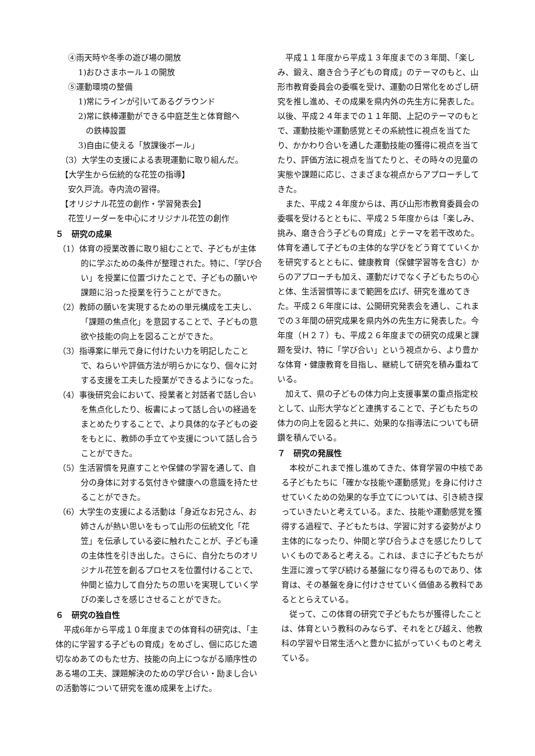④雨天時や冬季の遊び場の開放
1)おひさまホール１の開放
⑤運動環境の整備
1)常にラインが引いてあるグラウンド
2)常に鉄棒運動ができる中庭芝生と体育館へ
の鉄棒設置
3)自由に使える「放課後ボール」
（3）大学生の支援による表現運動に取り組んだ。
【大学生から伝統的な花笠の指導】
安久戸流。寺内流の習得。
【オリジナル花笠の創作・学習発表会】
花笠リーダーを中心にオリジナル花笠の創作
５　研究の成果
（1）体育の授業改善に取り組むことで、子どもが主体的に学ぶための条件が整理された。特に、「学び合い」を授業に位置づけたことで、子どもの願いや課題に沿った授業を行うことができた。
（2）教師の願いを実現するための単元構成を工夫し、「課題の焦点化」を意図することで、子どもの意欲や技能の向上を図ることができた。
（3）指導案に単元で身に付けたい力を明記したことで、ねらいや評価方法が明らかになり、個々に対する支援を工夫した授業ができるようになった。
（4）事後研究会において、授業者と対話者で話し合いを焦点化したり、板書によって話し合いの経過をまとめたりすることで、より具体的な子どもの姿をもとに、教師の手立てや支援について話し合うことができた。
（5）生活習慣を見直すことや保健の学習を通して、自分の身体に対する気付きや健康への意識を持たせることができた。
（6）大学生の支援による活動は「身近なお兄さん、お姉さんが熱い思いをもって山形の伝統文化「花笠」を伝承している姿に触れたことが、子ども達の主体性を引き出した。さらに、自分たちのオリジナル花笠を創るプロセスを位置付けることで、仲間と協力して自分たちの思いを実現していく学びの楽しさを感じさせることができた。
６　研究の独自性
平成6年から平成１０年度までの体育科の研究は、「主体的に学習する子どもの育成」をめざし、個に応じた適切なめあてのもたせ方、技能の向上につながる順序性のある場の工夫、課題解決のための学び合い・励まし合いの活動等について研究を進め成果を上げた。
平成１１年度から平成１３年度までの３年間、「楽しみ、鍛え、磨き合う子どもの育成」のテーマのもと、山形市教育委員会の委嘱を受け、運動の日常化をめざし研究を推し進め、その成果を県内外の先生方に発表した。以後、平成２４年までの１１年間、上記のテーマのもとで、運動技能や運動感覚とその系統性に視点を当てたり、かかわり合いを通した運動技能の獲得に視点を当てたり、評価方法に視点を当てたりと、その時々の児童の実態や課題に応じ、さまざまな視点からアプローチしてきた。
また、平成２４年度からは、再び山形市教育委員会の委嘱を受けるとともに、平成２５年度からは「楽しみ、挑み、磨き合う子どもの育成」とテーマを若干改めた。体育を通して子どもの主体的な学びをどう育てていくかを研究するとともに、健康教育（保健学習等を含む）からのアプローチも加え、運動だけでなく子どもたちの心と体、生活習慣等にまで範囲を広げ、研究を進めてきた。平成２６年度には、公開研究発表会を通し、これまでの３年間の研究成果を県内外の先生方に発表した。今年度（Ｈ２７）も、平成２６年度までの研究の成果と課題を受け、特に「学び合い」という視点から、より豊かな体育・健康教育を目指し、継続して研究を積み重ねている。
加えて、県の子どもの体力向上支援事業の重点指定校として、山形大学などと連携することで、子どもたちの体力の向上を図ると共に、効果的な指導法についても研鑽を積んでいる。
７　研究の発展性
本校がこれまで推し進めてきた、体育学習の中核である子どもたちに「確かな技能や運動感覚」を身に付けさせていくための効果的な手立てについては、引き続き探っていきたいと考えている。また、技能や運動感覚を獲得する過程で、子どもたちは、学習に対する姿勢がより主体的になったり、仲間と学び合うよさを感じたりしていくものであると考える。これは、まさに子どもたちが生涯に渡って学び続ける基盤になり得るものであり、体育は、その基盤を身に付けさせていく価値ある教科であるととらえている。
従って、この体育の研究で子どもたちが獲得したことは、体育という教科のみならず、それをとび越え、他教科の学習や日常生活へと豊かに拡がっていくものと考えている。